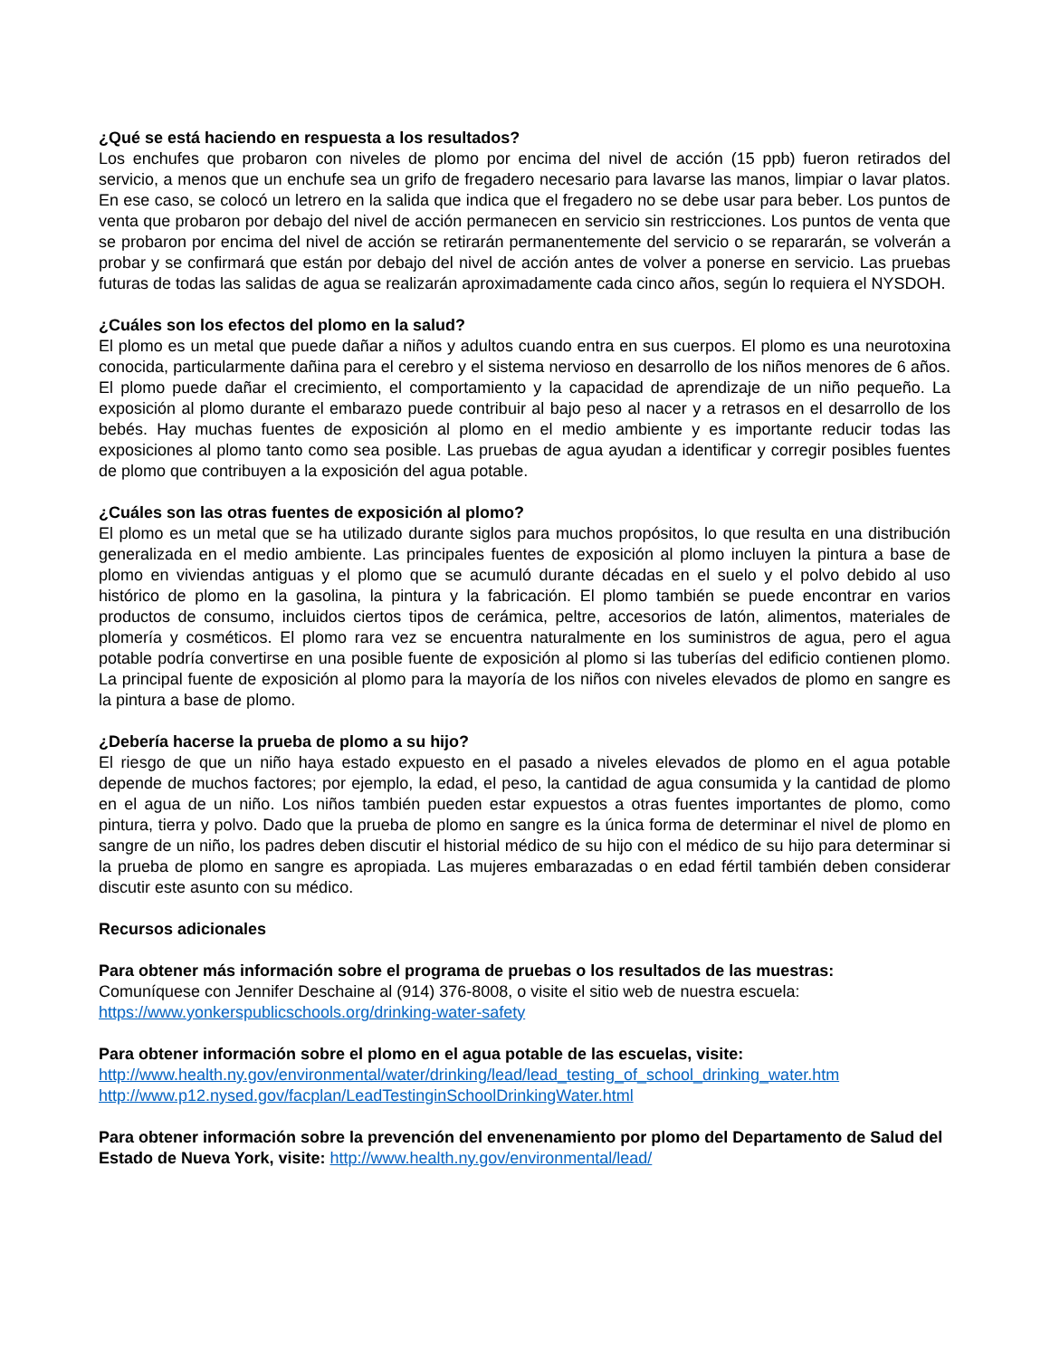¿Qué se está haciendo en respuesta a los resultados?
Los enchufes que probaron con niveles de plomo por encima del nivel de acción (15 ppb) fueron retirados del servicio, a menos que un enchufe sea un grifo de fregadero necesario para lavarse las manos, limpiar o lavar platos. En ese caso, se colocó un letrero en la salida que indica que el fregadero no se debe usar para beber. Los puntos de venta que probaron por debajo del nivel de acción permanecen en servicio sin restricciones. Los puntos de venta que se probaron por encima del nivel de acción se retirarán permanentemente del servicio o se repararán, se volverán a probar y se confirmará que están por debajo del nivel de acción antes de volver a ponerse en servicio. Las pruebas futuras de todas las salidas de agua se realizarán aproximadamente cada cinco años, según lo requiera el NYSDOH.
¿Cuáles son los efectos del plomo en la salud?
El plomo es un metal que puede dañar a niños y adultos cuando entra en sus cuerpos. El plomo es una neurotoxina conocida, particularmente dañina para el cerebro y el sistema nervioso en desarrollo de los niños menores de 6 años. El plomo puede dañar el crecimiento, el comportamiento y la capacidad de aprendizaje de un niño pequeño. La exposición al plomo durante el embarazo puede contribuir al bajo peso al nacer y a retrasos en el desarrollo de los bebés. Hay muchas fuentes de exposición al plomo en el medio ambiente y es importante reducir todas las exposiciones al plomo tanto como sea posible. Las pruebas de agua ayudan a identificar y corregir posibles fuentes de plomo que contribuyen a la exposición del agua potable.
¿Cuáles son las otras fuentes de exposición al plomo?
El plomo es un metal que se ha utilizado durante siglos para muchos propósitos, lo que resulta en una distribución generalizada en el medio ambiente. Las principales fuentes de exposición al plomo incluyen la pintura a base de plomo en viviendas antiguas y el plomo que se acumuló durante décadas en el suelo y el polvo debido al uso histórico de plomo en la gasolina, la pintura y la fabricación. El plomo también se puede encontrar en varios productos de consumo, incluidos ciertos tipos de cerámica, peltre, accesorios de latón, alimentos, materiales de plomería y cosméticos. El plomo rara vez se encuentra naturalmente en los suministros de agua, pero el agua potable podría convertirse en una posible fuente de exposición al plomo si las tuberías del edificio contienen plomo. La principal fuente de exposición al plomo para la mayoría de los niños con niveles elevados de plomo en sangre es la pintura a base de plomo.
¿Debería hacerse la prueba de plomo a su hijo?
El riesgo de que un niño haya estado expuesto en el pasado a niveles elevados de plomo en el agua potable depende de muchos factores; por ejemplo, la edad, el peso, la cantidad de agua consumida y la cantidad de plomo en el agua de un niño. Los niños también pueden estar expuestos a otras fuentes importantes de plomo, como pintura, tierra y polvo. Dado que la prueba de plomo en sangre es la única forma de determinar el nivel de plomo en sangre de un niño, los padres deben discutir el historial médico de su hijo con el médico de su hijo para determinar si la prueba de plomo en sangre es apropiada. Las mujeres embarazadas o en edad fértil también deben considerar discutir este asunto con su médico.
Recursos adicionales
Para obtener más información sobre el programa de pruebas o los resultados de las muestras:
Comuníquese con Jennifer Deschaine al (914) 376-8008, o visite el sitio web de nuestra escuela:
https://www.yonkerspublicschools.org/drinking-water-safety
Para obtener información sobre el plomo en el agua potable de las escuelas, visite:
http://www.health.ny.gov/environmental/water/drinking/lead/lead_testing_of_school_drinking_water.htm
http://www.p12.nysed.gov/facplan/LeadTestinginSchoolDrinkingWater.html
Para obtener información sobre la prevención del envenenamiento por plomo del Departamento de Salud del Estado de Nueva York, visite: http://www.health.ny.gov/environmental/lead/